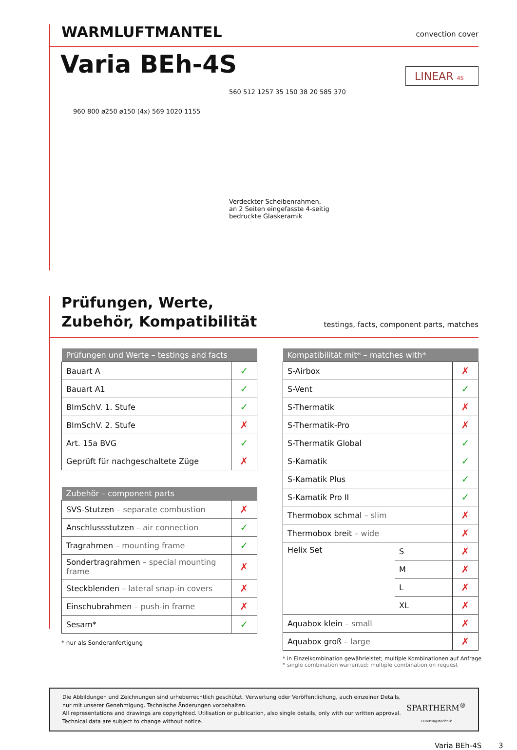WARMLUFTMANTEL
convection cover
Varia BEh-4S
LINEAR 4S
960 800 ø250 ø150 (4x) 569 1020 1155
560 512 1257 35 150 38 20 585 370
Verdeckter Scheibenrahmen,
an 2 Seiten eingefasste 4-seitig
bedruckte Glaskeramik
Prüfungen, Werte,
Zubehör, Kompatibilität
testings, facts, component parts, matches
| Prüfungen und Werte – testings and facts | |
| --- | --- |
| Bauart A | ✓ |
| Bauart A1 | ✓ |
| BImSchV. 1. Stufe | ✓ |
| BImSchV. 2. Stufe | ✗ |
| Art. 15a BVG | ✓ |
| Geprüft für nachgeschaltete Züge | ✗ |
| Zubehör – component parts | |
| --- | --- |
| SVS-Stutzen – separate combustion | ✗ |
| Anschlussstutzen – air connection | ✓ |
| Tragrahmen – mounting frame | ✓ |
| Sondertragrahmen – special mounting frame | ✗ |
| Steckblenden – lateral snap-in covers | ✗ |
| Einschubrahmen – push-in frame | ✗ |
| Sesam* | ✓ |
* nur als Sonderanfertigung
| Kompatibilität mit* – matches with* | | |
| --- | --- | --- |
| S-Airbox | | ✗ |
| S-Vent | | ✓ |
| S-Thermatik | | ✗ |
| S-Thermatik-Pro | | ✗ |
| S-Thermatik Global | | ✓ |
| S-Kamatik | | ✓ |
| S-Kamatik Plus | | ✓ |
| S-Kamatik Pro II | | ✓ |
| Thermobox schmal – slim | | ✗ |
| Thermobox breit – wide | | ✗ |
| Helix Set | S | ✗ |
| | M | ✗ |
| | L | ✗ |
| | XL | ✗ |
| Aquabox klein – small | | ✗ |
| Aquabox groß – large | | ✗ |
* in Einzelkombination gewährleistet; multiple Kombinationen auf Anfrage
* single combination warrented; multiple combination on request
Die Abbildungen und Zeichnungen sind urheberrechtlich geschützt. Verwertung oder Veröffentlichung, auch einzelner Details,
nur mit unserer Genehmigung. Technische Änderungen vorbehalten.
All representations and drawings are copyrighted. Utilisation or publication, also single details, only with our written approval.
Technical data are subject to change without notice.
SPARTHERM<sup>®</sup>
Feuerungstechnik
Varia BEh-4S 3